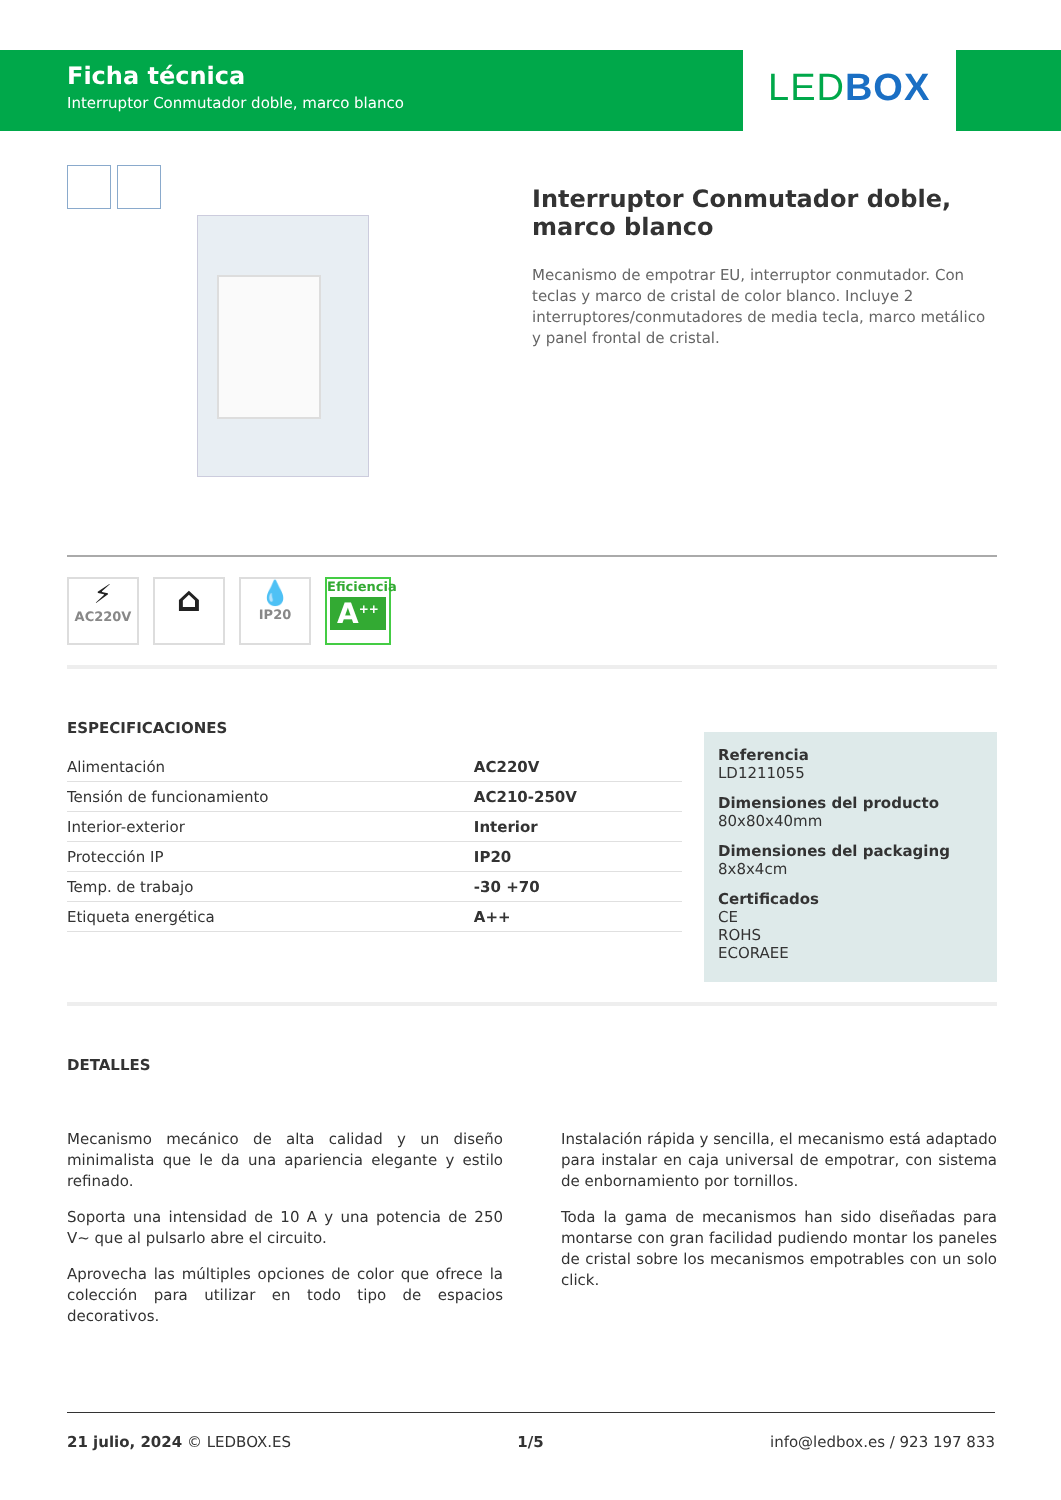Ficha técnica
Interruptor Conmutador doble, marco blanco
LED BOX
Interruptor Conmutador doble, marco blanco
Mecanismo de empotrar EU, interruptor conmutador. Con teclas y marco de cristal de color blanco. Incluye 2 interruptores/conmutadores de media tecla, marco metálico y panel frontal de cristal.
⚡
AC220V
⌂
💧
IP20 Eficiencia
A<sup>++</sup>
ESPECIFICACIONES
Referencia
LD1211055
Dimensiones del producto
80x80x40mm
Dimensiones del packaging
8x8x4cm
Certificados
CE
ROHS
ECORAEE
| Alimentación | AC220V |
| Tensión de funcionamiento | AC210-250V |
| Interior-exterior | Interior |
| Protección IP | IP20 |
| Temp. de trabajo | -30 +70 |
| Etiqueta energética | A++ |
DETALLES
Mecanismo mecánico de alta calidad y un diseño minimalista que le da una apariencia elegante y estilo refinado.
Soporta una intensidad de 10 A y una potencia de 250 V~ que al pulsarlo abre el circuito.
Aprovecha las múltiples opciones de color que ofrece la colección para utilizar en todo tipo de espacios decorativos.
Instalación rápida y sencilla, el mecanismo está adaptado para instalar en caja universal de empotrar, con sistema de enbornamiento por tornillos.
Toda la gama de mecanismos han sido diseñadas para montarse con gran facilidad pudiendo montar los paneles de cristal sobre los mecanismos empotrables con un solo click.
21 julio, 2024 © LEDBOX.ES 1/5 info@ledbox.es / 923 197 833